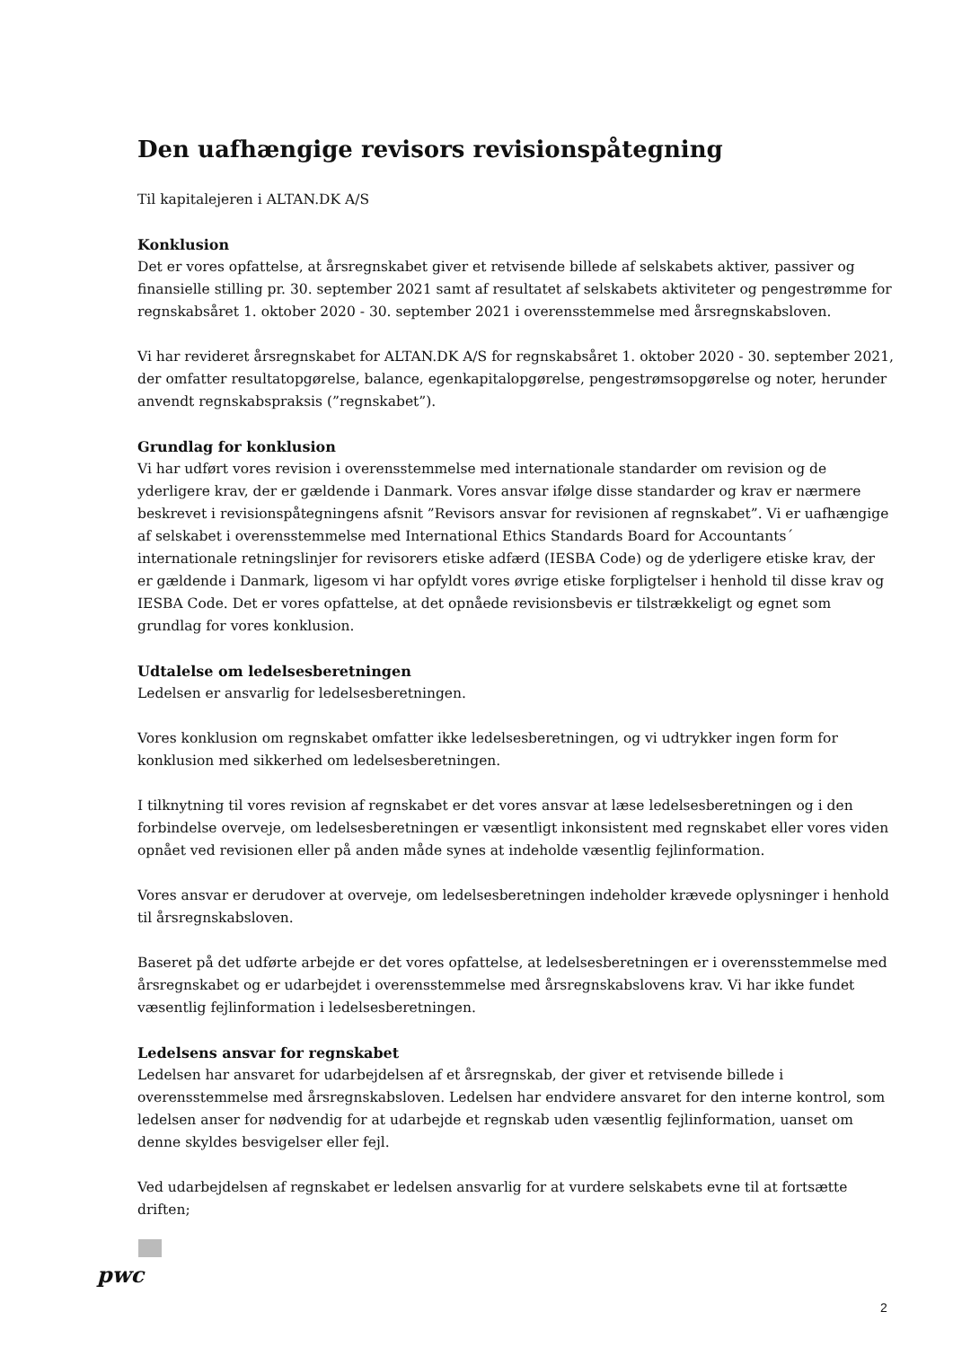Den uafhængige revisors revisionspåtegning
Til kapitalejeren i ALTAN.DK A/S
Konklusion
Det er vores opfattelse, at årsregnskabet giver et retvisende billede af selskabets aktiver, passiver og finansielle stilling pr. 30. september 2021 samt af resultatet af selskabets aktiviteter og pengestrømme for regnskabsåret 1. oktober 2020 - 30. september 2021 i overensstemmelse med årsregnskabsloven.
Vi har revideret årsregnskabet for ALTAN.DK A/S for regnskabsåret 1. oktober 2020 - 30. september 2021, der omfatter resultatopgørelse, balance, egenkapitalopgørelse, pengestrømsopgørelse og noter, herunder anvendt regnskabspraksis (”regnskabet”).
Grundlag for konklusion
Vi har udført vores revision i overensstemmelse med internationale standarder om revision og de yderligere krav, der er gældende i Danmark. Vores ansvar ifølge disse standarder og krav er nærmere beskrevet i revisionspåtegningens afsnit ”Revisors ansvar for revisionen af regnskabet”. Vi er uafhængige af selskabet i overensstemmelse med International Ethics Standards Board for Accountants´ internationale retningslinjer for revisorers etiske adfærd (IESBA Code) og de yderligere etiske krav, der er gældende i Danmark, ligesom vi har opfyldt vores øvrige etiske forpligtelser i henhold til disse krav og IESBA Code. Det er vores opfattelse, at det opnåede revisionsbevis er tilstrækkeligt og egnet som grundlag for vores konklusion.
Udtalelse om ledelsesberetningen
Ledelsen er ansvarlig for ledelsesberetningen.
Vores konklusion om regnskabet omfatter ikke ledelsesberetningen, og vi udtrykker ingen form for konklusion med sikkerhed om ledelsesberetningen.
I tilknytning til vores revision af regnskabet er det vores ansvar at læse ledelsesberetningen og i den forbindelse overveje, om ledelsesberetningen er væsentligt inkonsistent med regnskabet eller vores viden opnået ved revisionen eller på anden måde synes at indeholde væsentlig fejlinformation.
Vores ansvar er derudover at overveje, om ledelsesberetningen indeholder krævede oplysninger i henhold til årsregnskabsloven.
Baseret på det udførte arbejde er det vores opfattelse, at ledelsesberetningen er i overensstemmelse med årsregnskabet og er udarbejdet i overensstemmelse med årsregnskabslovens krav. Vi har ikke fundet væsentlig fejlinformation i ledelsesberetningen.
Ledelsens ansvar for regnskabet
Ledelsen har ansvaret for udarbejdelsen af et årsregnskab, der giver et retvisende billede i overensstemmelse med årsregnskabsloven. Ledelsen har endvidere ansvaret for den interne kontrol, som ledelsen anser for nødvendig for at udarbejde et regnskab uden væsentlig fejlinformation, uanset om denne skyldes besvigelser eller fejl.
Ved udarbejdelsen af regnskabet er ledelsen ansvarlig for at vurdere selskabets evne til at fortsætte driften;
pwc
2